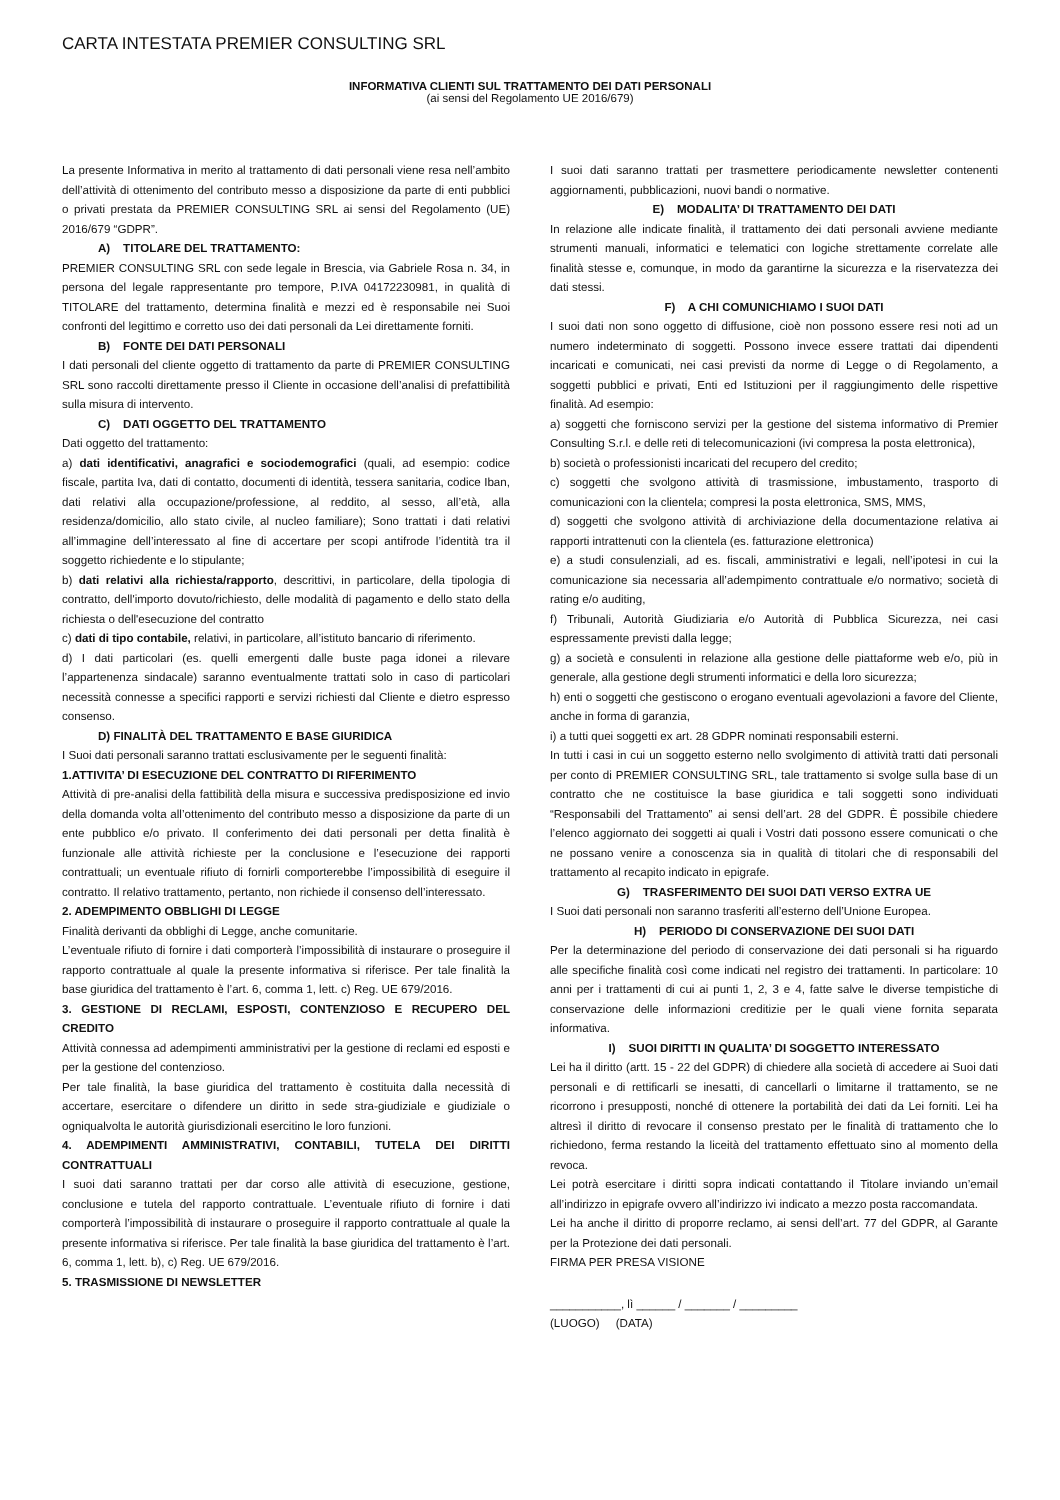CARTA INTESTATA PREMIER CONSULTING SRL
INFORMATIVA CLIENTI SUL TRATTAMENTO DEI DATI PERSONALI
(ai sensi del Regolamento UE 2016/679)
La presente Informativa in merito al trattamento di dati personali viene resa nell’ambito dell’attività di ottenimento del contributo messo a disposizione da parte di enti pubblici o privati prestata da PREMIER CONSULTING SRL ai sensi del Regolamento (UE) 2016/679 “GDPR”.
A) TITOLARE DEL TRATTAMENTO:
PREMIER CONSULTING SRL con sede legale in Brescia, via Gabriele Rosa n. 34, in persona del legale rappresentante pro tempore, P.IVA 04172230981, in qualità di TITOLARE del trattamento, determina finalità e mezzi ed è responsabile nei Suoi confronti del legittimo e corretto uso dei dati personali da Lei direttamente forniti.
B) FONTE DEI DATI PERSONALI
I dati personali del cliente oggetto di trattamento da parte di PREMIER CONSULTING SRL sono raccolti direttamente presso il Cliente in occasione dell’analisi di prefattibilità sulla misura di intervento.
C) DATI OGGETTO DEL TRATTAMENTO
Dati oggetto del trattamento:
a) dati identificativi, anagrafici e sociodemografici (quali, ad esempio: codice fiscale, partita Iva, dati di contatto, documenti di identità, tessera sanitaria, codice Iban, dati relativi alla occupazione/professione, al reddito, al sesso, all’età, alla residenza/domicilio, allo stato civile, al nucleo familiare); Sono trattati i dati relativi all’immagine dell’interessato al fine di accertare per scopi antifrode l’identità tra il soggetto richiedente e lo stipulante;
b) dati relativi alla richiesta/rapporto, descrittivi, in particolare, della tipologia di contratto, dell'importo dovuto/richiesto, delle modalità di pagamento e dello stato della richiesta o dell'esecuzione del contratto
c) dati di tipo contabile, relativi, in particolare, all’istituto bancario di riferimento.
d) I dati particolari (es. quelli emergenti dalle buste paga idonei a rilevare l’appartenenza sindacale) saranno eventualmente trattati solo in caso di particolari necessità connesse a specifici rapporti e servizi richiesti dal Cliente e dietro espresso consenso.
D) FINALITÀ DEL TRATTAMENTO E BASE GIURIDICA
I Suoi dati personali saranno trattati esclusivamente per le seguenti finalità:
1.ATTIVITA’ DI ESECUZIONE DEL CONTRATTO DI RIFERIMENTO
Attività di pre-analisi della fattibilità della misura e successiva predisposizione ed invio della domanda volta all’ottenimento del contributo messo a disposizione da parte di un ente pubblico e/o privato. Il conferimento dei dati personali per detta finalità è funzionale alle attività richieste per la conclusione e l’esecuzione dei rapporti contrattuali; un eventuale rifiuto di fornirli comporterebbe l’impossibilità di eseguire il contratto. Il relativo trattamento, pertanto, non richiede il consenso dell’interessato.
2. ADEMPIMENTO OBBLIGHI DI LEGGE
Finalità derivanti da obblighi di Legge, anche comunitarie.
L’eventuale rifiuto di fornire i dati comporterà l’impossibilità di instaurare o proseguire il rapporto contrattuale al quale la presente informativa si riferisce. Per tale finalità la base giuridica del trattamento è l’art. 6, comma 1, lett. c) Reg. UE 679/2016.
3. GESTIONE DI RECLAMI, ESPOSTI, CONTENZIOSO E RECUPERO DEL CREDITO
Attività connessa ad adempimenti amministrativi per la gestione di reclami ed esposti e per la gestione del contenzioso.
Per tale finalità, la base giuridica del trattamento è costituita dalla necessità di accertare, esercitare o difendere un diritto in sede stra-giudiziale e giudiziale o ogniqualvolta le autorità giurisdizionali esercitino le loro funzioni.
4. ADEMPIMENTI AMMINISTRATIVI, CONTABILI, TUTELA DEI DIRITTI CONTRATTUALI
I suoi dati saranno trattati per dar corso alle attività di esecuzione, gestione, conclusione e tutela del rapporto contrattuale. L’eventuale rifiuto di fornire i dati comporterà l’impossibilità di instaurare o proseguire il rapporto contrattuale al quale la presente informativa si riferisce. Per tale finalità la base giuridica del trattamento è l’art. 6, comma 1, lett. b), c) Reg. UE 679/2016.
5. TRASMISSIONE DI NEWSLETTER
I suoi dati saranno trattati per trasmettere periodicamente newsletter contenenti aggiornamenti, pubblicazioni, nuovi bandi o normative.
E) MODALITA’ DI TRATTAMENTO DEI DATI
In relazione alle indicate finalità, il trattamento dei dati personali avviene mediante strumenti manuali, informatici e telematici con logiche strettamente correlate alle finalità stesse e, comunque, in modo da garantirne la sicurezza e la riservatezza dei dati stessi.
F) A CHI COMUNICHIAMO I SUOI DATI
I suoi dati non sono oggetto di diffusione, cioè non possono essere resi noti ad un numero indeterminato di soggetti. Possono invece essere trattati dai dipendenti incaricati e comunicati, nei casi previsti da norme di Legge o di Regolamento, a soggetti pubblici e privati, Enti ed Istituzioni per il raggiungimento delle rispettive finalità. Ad esempio:
a) soggetti che forniscono servizi per la gestione del sistema informativo di Premier Consulting S.r.l. e delle reti di telecomunicazioni (ivi compresa la posta elettronica),
b) società o professionisti incaricati del recupero del credito;
c) soggetti che svolgono attività di trasmissione, imbustamento, trasporto di comunicazioni con la clientela; compresi la posta elettronica, SMS, MMS,
d) soggetti che svolgono attività di archiviazione della documentazione relativa ai rapporti intrattenuti con la clientela (es. fatturazione elettronica)
e) a studi consulenziali, ad es. fiscali, amministrativi e legali, nell’ipotesi in cui la comunicazione sia necessaria all’adempimento contrattuale e/o normativo; società di rating e/o auditing,
f) Tribunali, Autorità Giudiziaria e/o Autorità di Pubblica Sicurezza, nei casi espressamente previsti dalla legge;
g) a società e consulenti in relazione alla gestione delle piattaforme web e/o, più in generale, alla gestione degli strumenti informatici e della loro sicurezza;
h) enti o soggetti che gestiscono o erogano eventuali agevolazioni a favore del Cliente, anche in forma di garanzia,
i) a tutti quei soggetti ex art. 28 GDPR nominati responsabili esterni.
In tutti i casi in cui un soggetto esterno nello svolgimento di attività tratti dati personali per conto di PREMIER CONSULTING SRL, tale trattamento si svolge sulla base di un contratto che ne costituisce la base giuridica e tali soggetti sono individuati “Responsabili del Trattamento” ai sensi dell’art. 28 del GDPR. È possibile chiedere l’elenco aggiornato dei soggetti ai quali i Vostri dati possono essere comunicati o che ne possano venire a conoscenza sia in qualità di titolari che di responsabili del trattamento al recapito indicato in epigrafe.
G) TRASFERIMENTO DEI SUOI DATI VERSO EXTRA UE
I Suoi dati personali non saranno trasferiti all’esterno dell’Unione Europea.
H) PERIODO DI CONSERVAZIONE DEI SUOI DATI
Per la determinazione del periodo di conservazione dei dati personali si ha riguardo alle specifiche finalità così come indicati nel registro dei trattamenti. In particolare: 10 anni per i trattamenti di cui ai punti 1, 2, 3 e 4, fatte salve le diverse tempistiche di conservazione delle informazioni creditizie per le quali viene fornita separata informativa.
I) SUOI DIRITTI IN QUALITA’ DI SOGGETTO INTERESSATO
Lei ha il diritto (artt. 15 - 22 del GDPR) di chiedere alla società di accedere ai Suoi dati personali e di rettificarli se inesatti, di cancellarli o limitarne il trattamento, se ne ricorrono i presupposti, nonché di ottenere la portabilità dei dati da Lei forniti. Lei ha altresì il diritto di revocare il consenso prestato per le finalità di trattamento che lo richiedono, ferma restando la liceità del trattamento effettuato sino al momento della revoca.
Lei potrà esercitare i diritti sopra indicati contattando il Titolare inviando un’email all’indirizzo in epigrafe ovvero all’indirizzo ivi indicato a mezzo posta raccomandata.
Lei ha anche il diritto di proporre reclamo, ai sensi dell’art. 77 del GDPR, al Garante per la Protezione dei dati personali.
FIRMA PER PRESA VISIONE
___________, lì ______ / _______ / _________
(LUOGO) (DATA)